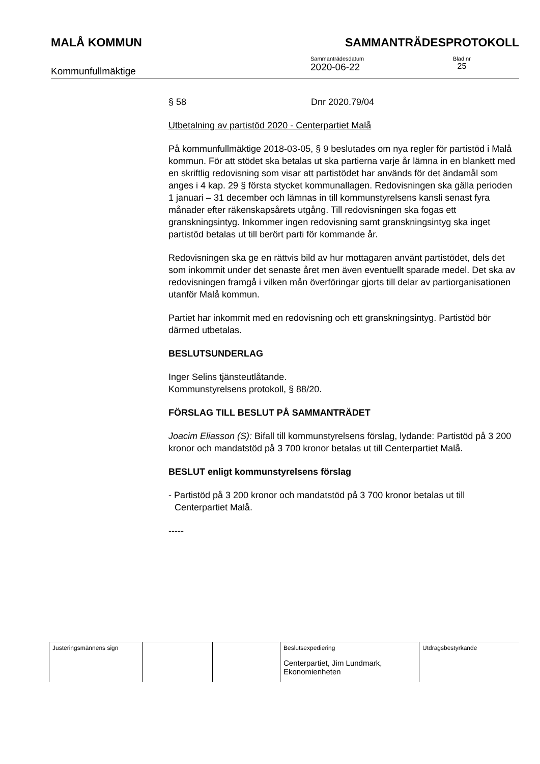MALÅ KOMMUN SAMMANTRÄDESPROTOKOLL
Kommunfullmäktige
Sammanträdesdatum
2020-06-22
Blad nr
25
§ 58 Dnr 2020.79/04
Utbetalning av partistöd 2020 - Centerpartiet Malå
På kommunfullmäktige 2018-03-05, § 9 beslutades om nya regler för partistöd i Malå kommun. För att stödet ska betalas ut ska partierna varje år lämna in en blankett med en skriftlig redovisning som visar att partistödet har används för det ändamål som anges i 4 kap. 29 § första stycket kommunallagen. Redovisningen ska gälla perioden 1 januari – 31 december och lämnas in till kommunstyrelsens kansli senast fyra månader efter räkenskapsårets utgång. Till redovisningen ska fogas ett granskningsintyg. Inkommer ingen redovisning samt granskningsintyg ska inget partistöd betalas ut till berört parti för kommande år.
Redovisningen ska ge en rättvis bild av hur mottagaren använt partistödet, dels det som inkommit under det senaste året men även eventuellt sparade medel. Det ska av redovisningen framgå i vilken mån överföringar gjorts till delar av partiorganisationen utanför Malå kommun.
Partiet har inkommit med en redovisning och ett granskningsintyg. Partistöd bör därmed utbetalas.
BESLUTSUNDERLAG
Inger Selins tjänsteutlåtande.
Kommunstyrelsens protokoll, § 88/20.
FÖRSLAG TILL BESLUT PÅ SAMMANTRÄDET
Joacim Eliasson (S): Bifall till kommunstyrelsens förslag, lydande: Partistöd på 3 200 kronor och mandatstöd på 3 700 kronor betalas ut till Centerpartiet Malå.
BESLUT enligt kommunstyrelsens förslag
- Partistöd på 3 200 kronor och mandatstöd på 3 700 kronor betalas ut till Centerpartiet Malå.
-----
| Justeringsmännens sign | | | Beslutsexpediering Centerpartiet, Jim Lundmark, Ekonomienheten | Utdragsbestyrkande |